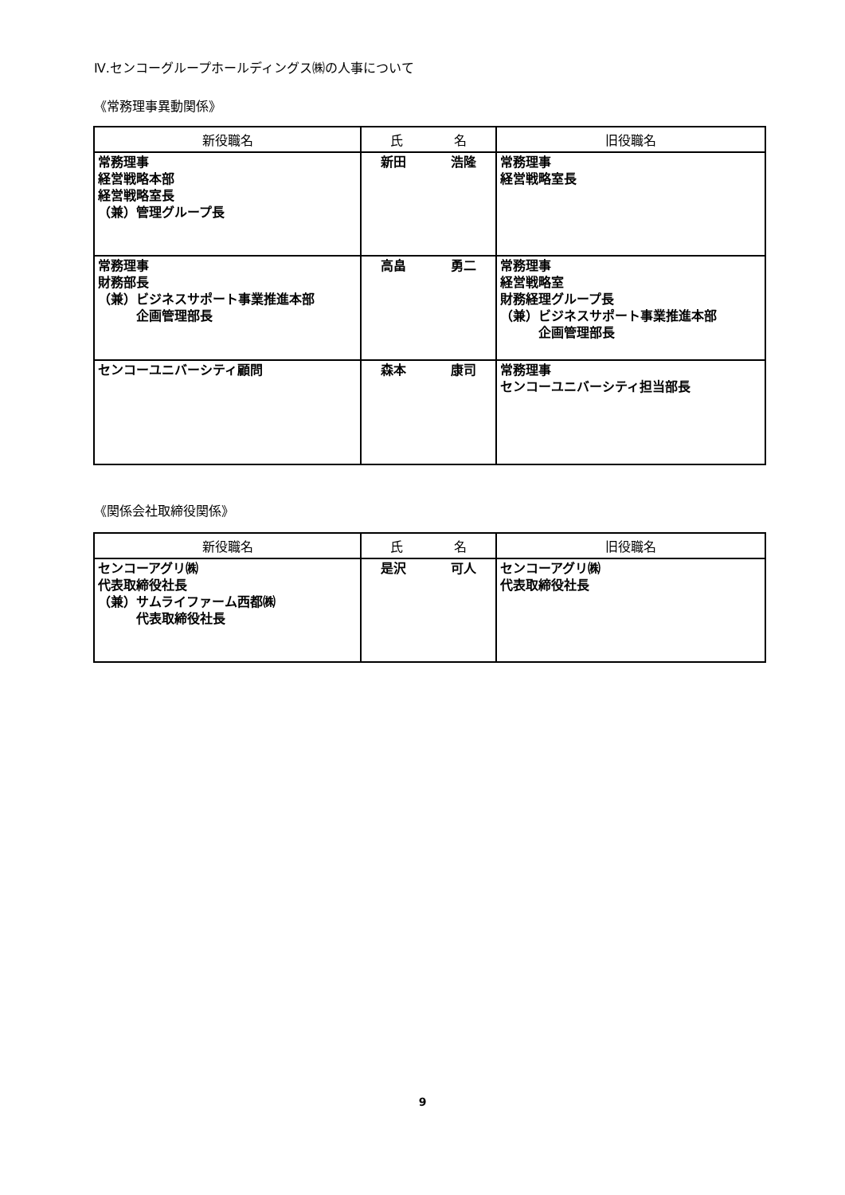Ⅳ.センコーグループホールディングス㈱の人事について
《常務理事異動関係》
| 新役職名 | 氏 名 | 旧役職名 |
| --- | --- | --- |
| 常務理事 経営戦略本部 経営戦略室長 （兼）管理グループ長 | 新田 浩隆 | 常務理事 経営戦略室長 |
| 常務理事 財務部長 （兼）ビジネスサポート事業推進本部 企画管理部長 | 高畠 勇二 | 常務理事 経営戦略室 財務経理グループ長 （兼）ビジネスサポート事業推進本部 企画管理部長 |
| センコーユニバーシティ顧問 | 森本 康司 | 常務理事 センコーユニバーシティ担当部長 |
《関係会社取締役関係》
| 新役職名 | 氏 名 | 旧役職名 |
| --- | --- | --- |
| センコーアグリ㈱ 代表取締役社長 （兼）サムライファーム西都㈱ 代表取締役社長 | 是沢 可人 | センコーアグリ㈱ 代表取締役社長 |
9